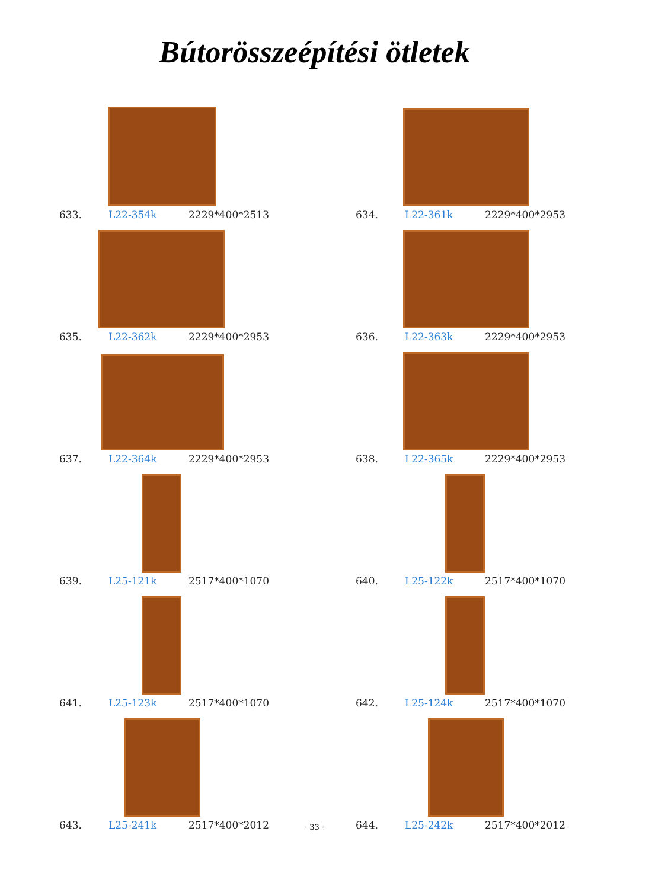Bútorösszeépítési ötletek
633. L22-354k 2229*400*2513
634. L22-361k 2229*400*2953
635. L22-362k 2229*400*2953
636. L22-363k 2229*400*2953
637. L22-364k 2229*400*2953
638. L22-365k 2229*400*2953
639. L25-121k 2517*400*1070
640. L25-122k 2517*400*1070
641. L25-123k 2517*400*1070
642. L25-124k 2517*400*1070
643. L25-241k 2517*400*2012
644. L25-242k 2517*400*2012
· 33 ·